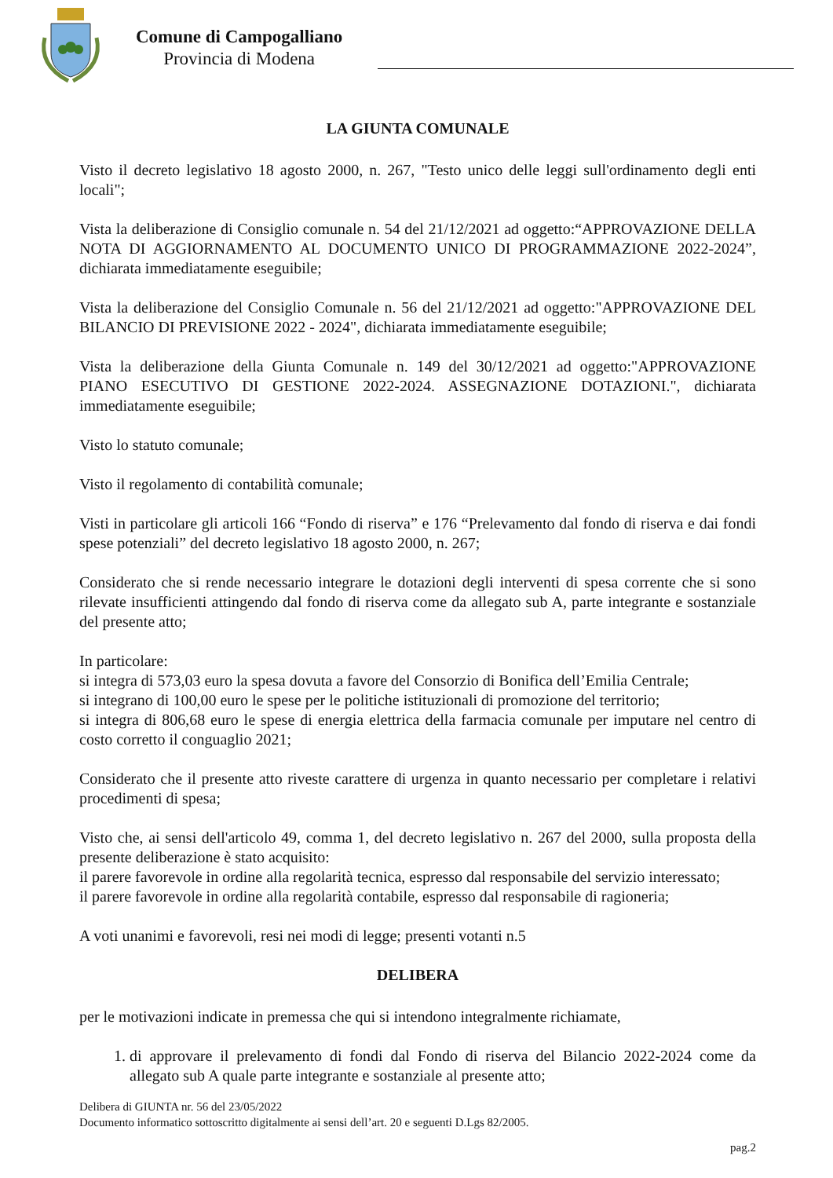Comune di Campogalliano
Provincia di Modena
LA GIUNTA COMUNALE
Visto il decreto legislativo 18 agosto 2000, n. 267, "Testo unico delle leggi sull'ordinamento degli enti locali";
Vista la deliberazione di Consiglio comunale n. 54 del 21/12/2021 ad oggetto:“APPROVAZIONE DELLA NOTA DI AGGIORNAMENTO AL DOCUMENTO UNICO DI PROGRAMMAZIONE 2022-2024”, dichiarata immediatamente eseguibile;
Vista la deliberazione del Consiglio Comunale n. 56 del 21/12/2021 ad oggetto:"APPROVAZIONE DEL BILANCIO DI PREVISIONE 2022 - 2024", dichiarata immediatamente eseguibile;
Vista la deliberazione della Giunta Comunale n. 149 del 30/12/2021 ad oggetto:"APPROVAZIONE PIANO ESECUTIVO DI GESTIONE 2022-2024. ASSEGNAZIONE DOTAZIONI.", dichiarata immediatamente eseguibile;
Visto lo statuto comunale;
Visto il regolamento di contabilità comunale;
Visti in particolare gli articoli 166 “Fondo di riserva” e 176 “Prelevamento dal fondo di riserva e dai fondi spese potenziali” del decreto legislativo 18 agosto 2000, n. 267;
Considerato che si rende necessario integrare le dotazioni degli interventi di spesa corrente che si sono rilevate insufficienti attingendo dal fondo di riserva come da allegato sub A, parte integrante e sostanziale del presente atto;
In particolare:
si integra di 573,03 euro la spesa dovuta a favore del Consorzio di Bonifica dell’Emilia Centrale;
si integrano di 100,00 euro le spese per le politiche istituzionali di promozione del territorio;
si integra di 806,68 euro le spese di energia elettrica della farmacia comunale per imputare nel centro di costo corretto il conguaglio 2021;
Considerato che il presente atto riveste carattere di urgenza in quanto necessario per completare i relativi procedimenti di spesa;
Visto che, ai sensi dell'articolo 49, comma 1, del decreto legislativo n. 267 del 2000, sulla proposta della presente deliberazione è stato acquisito:
il parere favorevole in ordine alla regolarità tecnica, espresso dal responsabile del servizio interessato;
il parere favorevole in ordine alla regolarità contabile, espresso dal responsabile di ragioneria;
A voti unanimi e favorevoli, resi nei modi di legge; presenti votanti n.5
DELIBERA
per le motivazioni indicate in premessa che qui si intendono integralmente richiamate,
1. di approvare il prelevamento di fondi dal Fondo di riserva del Bilancio 2022-2024 come da allegato sub A quale parte integrante e sostanziale al presente atto;
Delibera di GIUNTA nr. 56 del 23/05/2022
Documento informatico sottoscritto digitalmente ai sensi dell’art. 20 e seguenti D.Lgs 82/2005.
pag.2